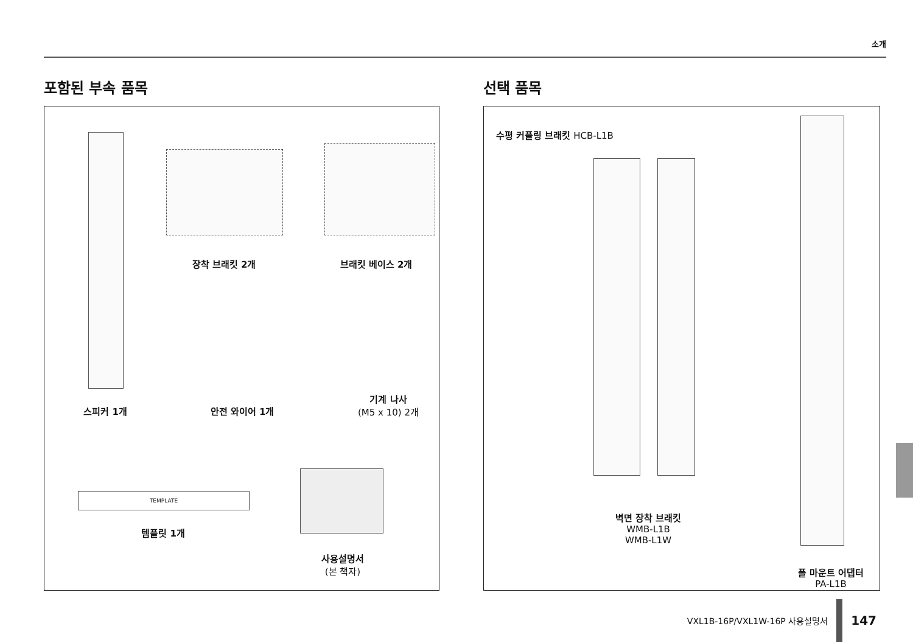소개
포함된 부속 품목
장착 브래킷 2개 브래킷 베이스 2개
스피커 1개 안전 와이어 1개
기계 나사
(M5 x 10) 2개
TEMPLATE
템플릿 1개
사용설명서
(본 책자)
선택 품목
수평 커플링 브래킷 HCB-L1B
벽면 장착 브래킷
WMB-L1B
WMB-L1W
폴 마운트 어댑터
PA-L1B
VXL1B-16P/VXL1W-16P 사용설명서
147